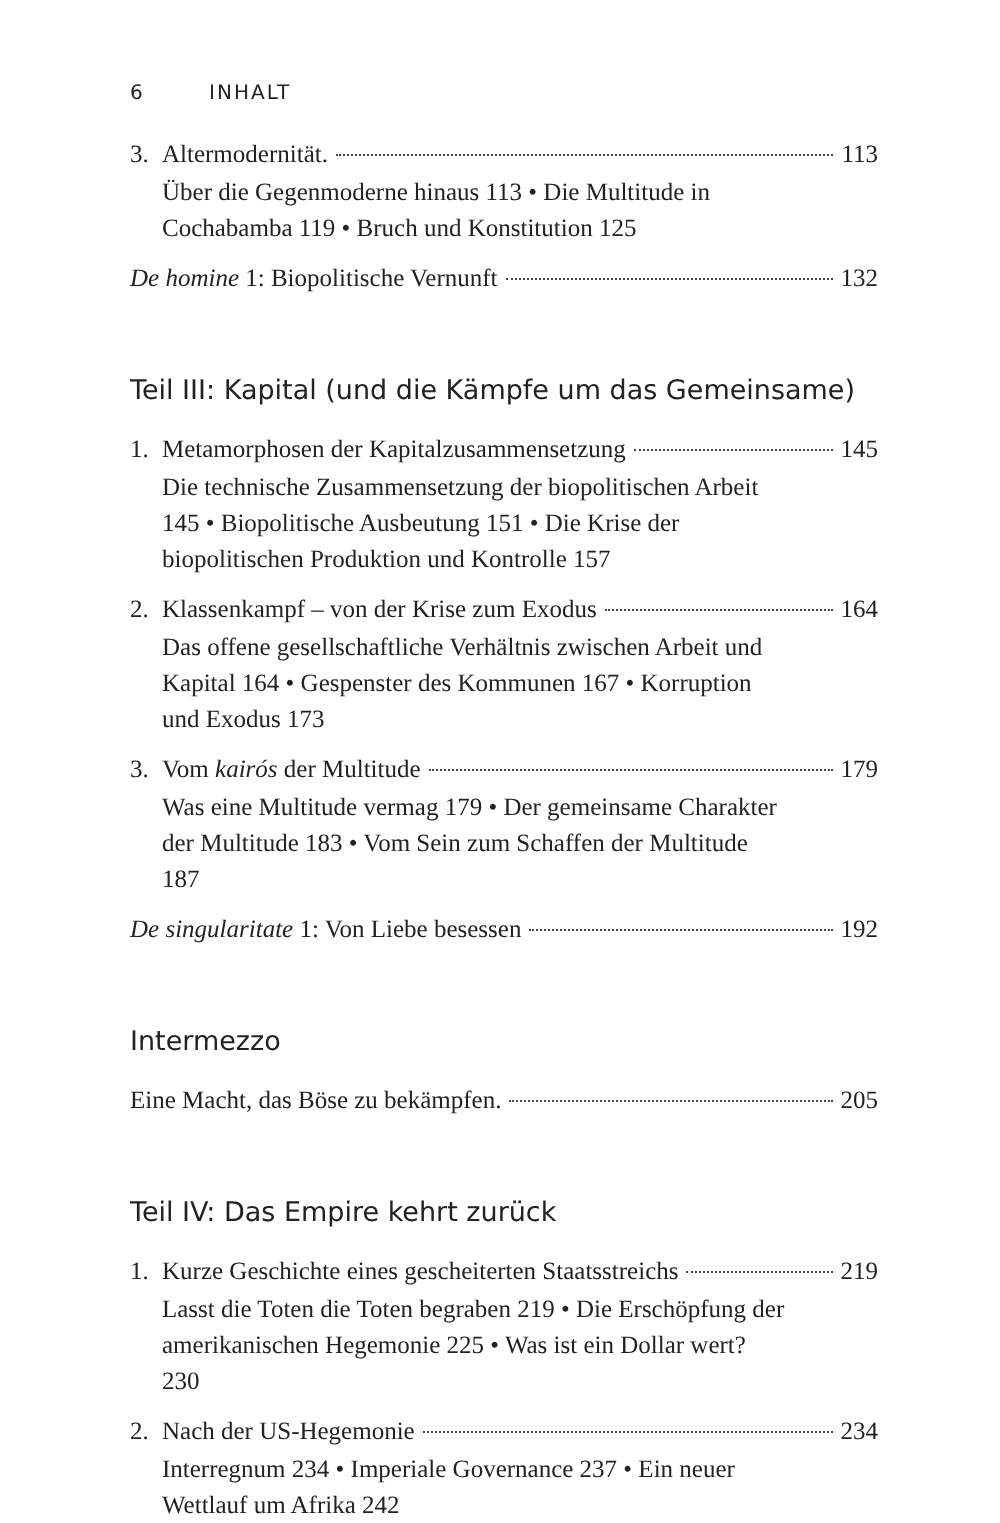6 INHALT
3. Altermodernität. 113
Über die Gegenmoderne hinaus 113 • Die Multitude in Cochabamba 119 • Bruch und Konstitution 125
De homine 1: Biopolitische Vernunft 132
Teil III: Kapital (und die Kämpfe um das Gemeinsame)
1. Metamorphosen der Kapitalzusammensetzung 145
Die technische Zusammensetzung der biopolitischen Arbeit 145 • Biopolitische Ausbeutung 151 • Die Krise der biopolitischen Produktion und Kontrolle 157
2. Klassenkampf – von der Krise zum Exodus 164
Das offene gesellschaftliche Verhältnis zwischen Arbeit und Kapital 164 • Gespenster des Kommunen 167 • Korruption und Exodus 173
3. Vom kairós der Multitude 179
Was eine Multitude vermag 179 • Der gemeinsame Charakter der Multitude 183 • Vom Sein zum Schaffen der Multitude 187
De singularitate 1: Von Liebe besessen 192
Intermezzo
Eine Macht, das Böse zu bekämpfen. 205
Teil IV: Das Empire kehrt zurück
1. Kurze Geschichte eines gescheiterten Staatsstreichs 219
Lasst die Toten die Toten begraben 219 • Die Erschöpfung der amerikanischen Hegemonie 225 • Was ist ein Dollar wert? 230
2. Nach der US-Hegemonie 234
Interregnum 234 • Imperiale Governance 237 • Ein neuer Wettlauf um Afrika 242